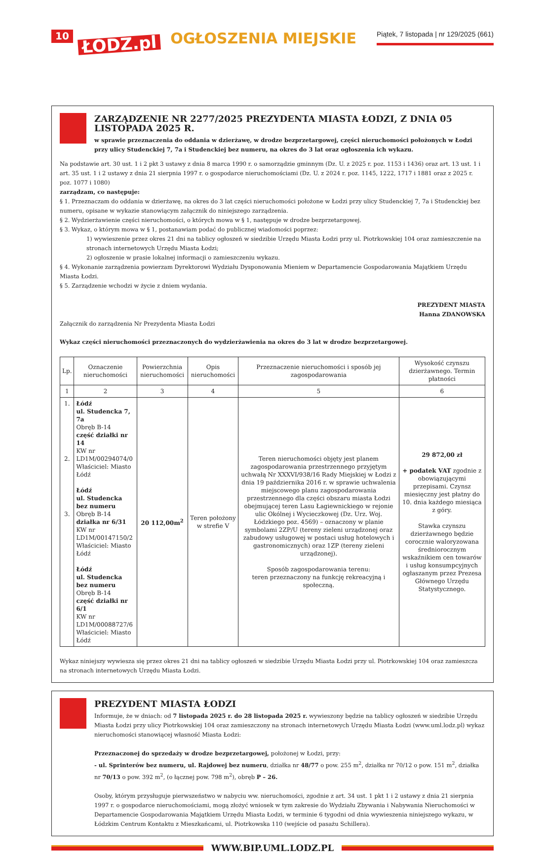10 ŁÓDŹ.pl OGŁOSZENIA MIEJSKIE Piątek, 7 listopada | nr 129/2025 (661)
ZARZĄDZENIE NR 2277/2025 PREZYDENTA MIASTA ŁODZI, Z DNIA 05 LISTOPADA 2025 R.
w sprawie przeznaczenia do oddania w dzierżawę, w drodze bezprzetargowej, części nieruchomości położonych w Łodzi przy ulicy Studenckiej 7, 7a i Studenckiej bez numeru, na okres do 3 lat oraz ogłoszenia ich wykazu.
Na podstawie art. 30 ust. 1 i 2 pkt 3 ustawy z dnia 8 marca 1990 r. o samorządzie gminnym (Dz. U. z 2025 r. poz. 1153 i 1436) oraz art. 13 ust. 1 i art. 35 ust. 1 i 2 ustawy z dnia 21 sierpnia 1997 r. o gospodarce nieruchomościami (Dz. U. z 2024 r. poz. 1145, 1222, 1717 i 1881 oraz z 2025 r. poz. 1077 i 1080)
zarządzam, co następuje:
§ 1. Przeznaczam do oddania w dzierżawę, na okres do 3 lat części nieruchomości położone w Łodzi przy ulicy Studenckiej 7, 7a i Studenckiej bez numeru, opisane w wykazie stanowiącym załącznik do niniejszego zarządzenia.
§ 2. Wydzierżawienie części nieruchomości, o których mowa w § 1, następuje w drodze bezprzetargowej.
§ 3. Wykaz, o którym mowa w § 1, postanawiam podać do publicznej wiadomości poprzez:
1) wywieszenie przez okres 21 dni na tablicy ogłoszeń w siedzibie Urzędu Miasta Łodzi przy ul. Piotrkowskiej 104 oraz zamieszczenie na stronach internetowych Urzędu Miasta Łodzi;
2) ogłoszenie w prasie lokalnej informacji o zamieszczeniu wykazu.
§ 4. Wykonanie zarządzenia powierzam Dyrektorowi Wydziału Dysponowania Mieniem w Departamencie Gospodarowania Majątkiem Urzędu Miasta Łodzi.
§ 5. Zarządzenie wchodzi w życie z dniem wydania.
PREZYDENT MIASTA
Hanna ZDANOWSKA
Załącznik do zarządzenia Nr Prezydenta Miasta Łodzi
Wykaz części nieruchomości przeznaczonych do wydzierżawienia na okres do 3 lat w drodze bezprzetargowej.
| Lp. | Oznaczenie nieruchomości | Powierzchnia nieruchomości | Opis nieruchomości | Przeznaczenie nieruchomości i sposób jej zagospodarowania | Wysokość czynszu dzierżawnego. Termin płatności |
| --- | --- | --- | --- | --- | --- |
| 1 | 2 | 3 | 4 | 5 | 6 |
| 1. 2. 3. | Łódź ul. Studencka 7, 7a Obręb B-14 część działki nr 14 KW nr LD1M/00294074/0 Właściciel: Miasto Łódź Łódź ul. Studencka bez numeru Obręb B-14 działka nr 6/31 KW nr LD1M/00147150/2 Właściciel: Miasto Łódź Łódź ul. Studencka bez numeru Obręb B-14 część działki nr 6/1 KW nr LD1M/00088727/6 Właściciel: Miasto Łódź | 20 112,00m<sup>2</sup> | Teren położony w strefie V | Teren nieruchomości objęty jest planem zagospodarowania przestrzennego przyjętym uchwałą Nr XXXVI/938/16 Rady Miejskiej w Łodzi z dnia 19 października 2016 r. w sprawie uchwalenia miejscowego planu zagospodarowania przestrzennego dla części obszaru miasta Łodzi obejmującej teren Lasu Łagiewnickiego w rejonie ulic Okólnej i Wycieczkowej (Dz. Urz. Woj. Łódzkiego poz. 4569) – oznaczony w planie symbolami 2ZP/U (tereny zieleni urządzonej oraz zabudowy usługowej w postaci usług hotelowych i gastronomicznych) oraz 1ZP (tereny zieleni urządzonej). Sposób zagospodarowania terenu: teren przeznaczony na funkcję rekreacyjną i społeczną. | 29 872,00 zł + podatek VAT zgodnie z obowiązującymi przepisami. Czynsz miesięczny jest płatny do 10. dnia każdego miesiąca z góry. Stawka czynszu dzierżawnego będzie corocznie waloryzowana średniorocznym wskaźnikiem cen towarów i usług konsumpcyjnych ogłaszanym przez Prezesa Głównego Urzędu Statystycznego. |
Wykaz niniejszy wywiesza się przez okres 21 dni na tablicy ogłoszeń w siedzibie Urzędu Miasta Łodzi przy ul. Piotrkowskiej 104 oraz zamieszcza na stronach internetowych Urzędu Miasta Łodzi.
PREZYDENT MIASTA ŁODZI
Informuje, że w dniach: od 7 listopada 2025 r. do 28 listopada 2025 r. wywieszony będzie na tablicy ogłoszeń w siedzibie Urzędu Miasta Łodzi przy ulicy Piotrkowskiej 104 oraz zamieszczony na stronach internetowych Urzędu Miasta Łodzi (www.uml.lodz.pl) wykaz nieruchomości stanowiącej własność Miasta Łodzi:
Przeznaczonej do sprzedaży w drodze bezprzetargowej, położonej w Łodzi, przy:
- ul. Sprinterów bez numeru, ul. Rajdowej bez numeru, działka nr 48/77 o pow. 255 m<sup>2</sup>, działka nr 70/12 o pow. 151 m<sup>2</sup>, działka nr 70/13 o pow. 392 m<sup>2</sup>, (o łącznej pow. 798 m<sup>2</sup>), obręb P – 26.
Osoby, którym przysługuje pierwszeństwo w nabyciu ww. nieruchomości, zgodnie z art. 34 ust. 1 pkt 1 i 2 ustawy z dnia 21 sierpnia 1997 r. o gospodarce nieruchomościami, mogą złożyć wniosek w tym zakresie do Wydziału Zbywania i Nabywania Nieruchomości w Departamencie Gospodarowania Majątkiem Urzędu Miasta Łodzi, w terminie 6 tygodni od dnia wywieszenia niniejszego wykazu, w Łódzkim Centrum Kontaktu z Mieszkańcami, ul. Piotrkowska 110 (wejście od pasażu Schillera).
WWW.BIP.UML.LODZ.PL